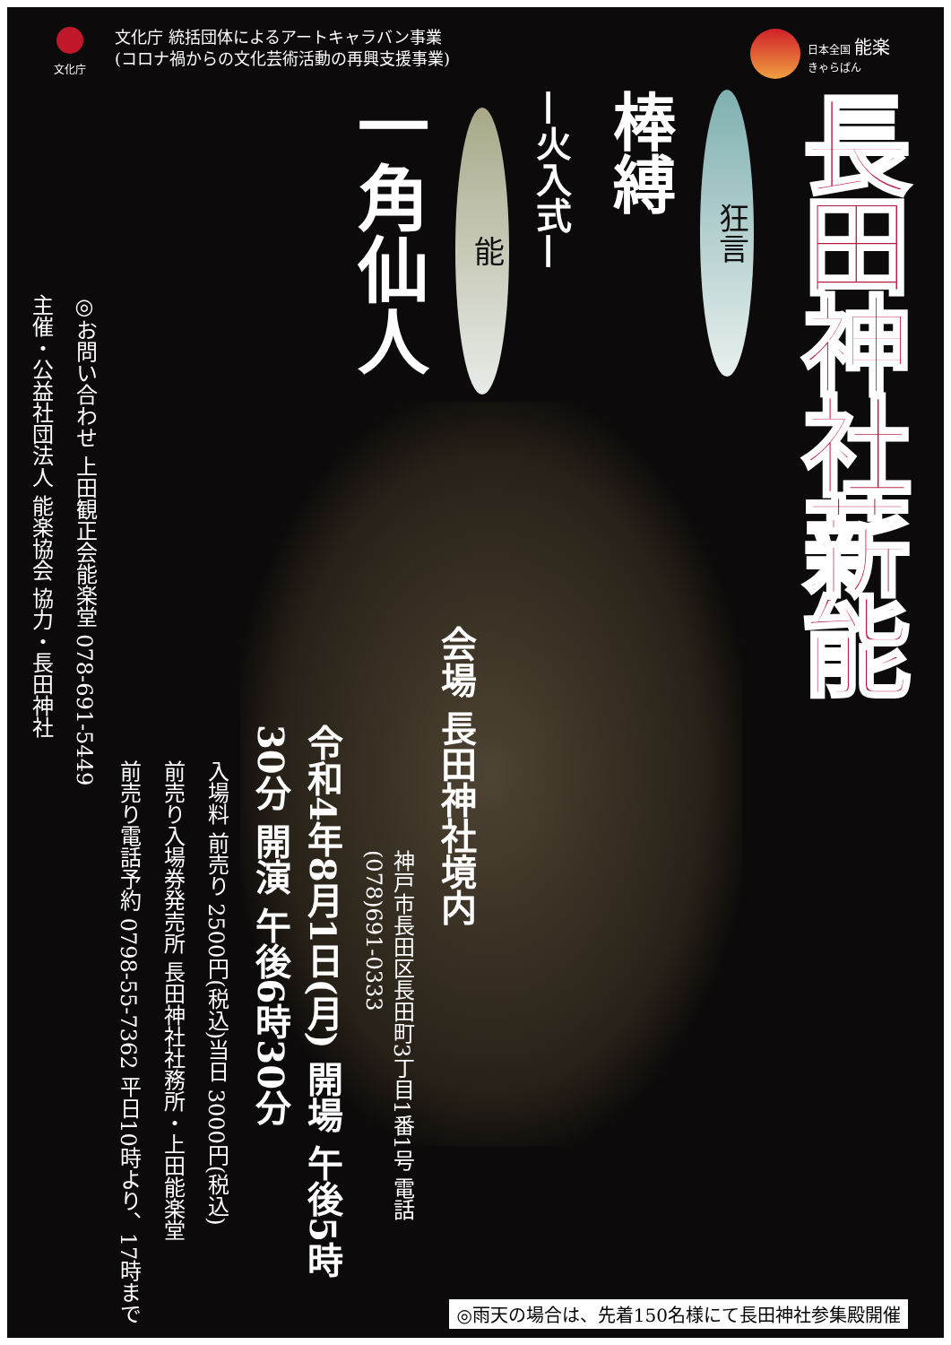文化庁
文化庁 統括団体によるアートキャラバン事業
(コロナ禍からの文化芸術活動の再興支援事業)
日本全国 能楽
きゃらばん
長田神社薪能
狂言
棒縛
—火入式—
能
一角仙人
会場 長田神社境内
神戸市長田区長田町3丁目1番1号 電話(078)691-0333
令和4年8月1日(月) 開場 午後5時30分 開演 午後6時30分
入場料 前売り 2500円(税込)当日 3000円(税込)
前売り入場券発売所 長田神社社務所・上田能楽堂
前売り電話予約 0798-55-7362 平日10時より、17時まで
◎お問い合わせ 上田観正会能楽堂 078-691-5449
主催・公益社団法人 能楽協会 協力・長田神社
◎雨天の場合は、先着150名様にて長田神社参集殿開催